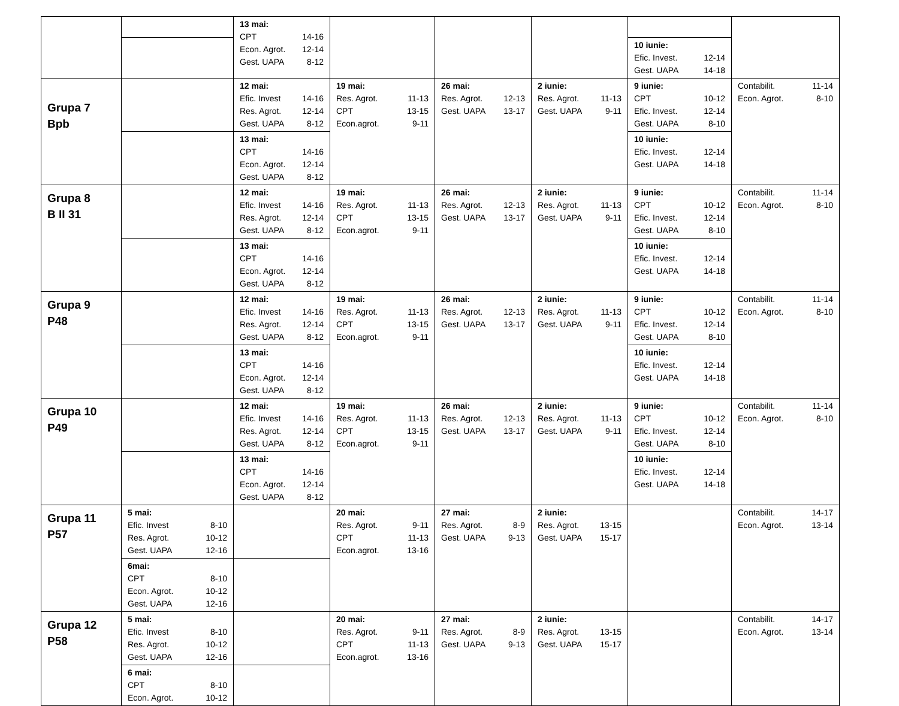| | | 13 mai: CPT 14-16 Econ. Agrot. 12-14 Gest. UAPA 8-12 | | | | | |
| | | | | | | 10 iunie: Efic. Invest. 12-14 Gest. UAPA 14-18 | |
| Grupa 7 Bpb | | 12 mai: Efic. Invest 14-16 Res. Agrot. 12-14 Gest. UAPA 8-12 | 19 mai: Res. Agrot. 11-13 CPT 13-15 Econ.agrot. 9-11 | 26 mai: Res. Agrot. 12-13 Gest. UAPA 13-17 | 2 iunie: Res. Agrot. 11-13 Gest. UAPA 9-11 | 9 iunie: CPT 10-12 Efic. Invest. 12-14 Gest. UAPA 8-10 | Contabilit. 11-14 Econ. Agrot. 8-10 |
| | | 13 mai: CPT 14-16 Econ. Agrot. 12-14 Gest. UAPA 8-12 | | | | 10 iunie: Efic. Invest. 12-14 Gest. UAPA 14-18 | |
| Grupa 8 B II 31 | | 12 mai: Efic. Invest 14-16 Res. Agrot. 12-14 Gest. UAPA 8-12 | 19 mai: Res. Agrot. 11-13 CPT 13-15 Econ.agrot. 9-11 | 26 mai: Res. Agrot. 12-13 Gest. UAPA 13-17 | 2 iunie: Res. Agrot. 11-13 Gest. UAPA 9-11 | 9 iunie: CPT 10-12 Efic. Invest. 12-14 Gest. UAPA 8-10 | Contabilit. 11-14 Econ. Agrot. 8-10 |
| | | 13 mai: CPT 14-16 Econ. Agrot. 12-14 Gest. UAPA 8-12 | | | | 10 iunie: Efic. Invest. 12-14 Gest. UAPA 14-18 | |
| Grupa 9 P48 | | 12 mai: Efic. Invest 14-16 Res. Agrot. 12-14 Gest. UAPA 8-12 | 19 mai: Res. Agrot. 11-13 CPT 13-15 Econ.agrot. 9-11 | 26 mai: Res. Agrot. 12-13 Gest. UAPA 13-17 | 2 iunie: Res. Agrot. 11-13 Gest. UAPA 9-11 | 9 iunie: CPT 10-12 Efic. Invest. 12-14 Gest. UAPA 8-10 | Contabilit. 11-14 Econ. Agrot. 8-10 |
| | | 13 mai: CPT 14-16 Econ. Agrot. 12-14 Gest. UAPA 8-12 | | | | 10 iunie: Efic. Invest. 12-14 Gest. UAPA 14-18 | |
| Grupa 10 P49 | | 12 mai: Efic. Invest 14-16 Res. Agrot. 12-14 Gest. UAPA 8-12 | 19 mai: Res. Agrot. 11-13 CPT 13-15 Econ.agrot. 9-11 | 26 mai: Res. Agrot. 12-13 Gest. UAPA 13-17 | 2 iunie: Res. Agrot. 11-13 Gest. UAPA 9-11 | 9 iunie: CPT 10-12 Efic. Invest. 12-14 Gest. UAPA 8-10 | Contabilit. 11-14 Econ. Agrot. 8-10 |
| | | 13 mai: CPT 14-16 Econ. Agrot. 12-14 Gest. UAPA 8-12 | | | | 10 iunie: Efic. Invest. 12-14 Gest. UAPA 14-18 | |
| Grupa 11 P57 | 5 mai: Efic. Invest 8-10 Res. Agrot. 10-12 Gest. UAPA 12-16 | | 20 mai: Res. Agrot. 9-11 CPT 11-13 Econ.agrot. 13-16 | 27 mai: Res. Agrot. 8-9 Gest. UAPA 9-13 | 2 iunie: Res. Agrot. 13-15 Gest. UAPA 15-17 | | Contabilit. 14-17 Econ. Agrot. 13-14 |
| | 6mai: CPT 8-10 Econ. Agrot. 10-12 Gest. UAPA 12-16 | | | | | | |
| Grupa 12 P58 | 5 mai: Efic. Invest 8-10 Res. Agrot. 10-12 Gest. UAPA 12-16 | | 20 mai: Res. Agrot. 9-11 CPT 11-13 Econ.agrot. 13-16 | 27 mai: Res. Agrot. 8-9 Gest. UAPA 9-13 | 2 iunie: Res. Agrot. 13-15 Gest. UAPA 15-17 | | Contabilit. 14-17 Econ. Agrot. 13-14 |
| | 6 mai: CPT 8-10 Econ. Agrot. 10-12 | | | | | | |